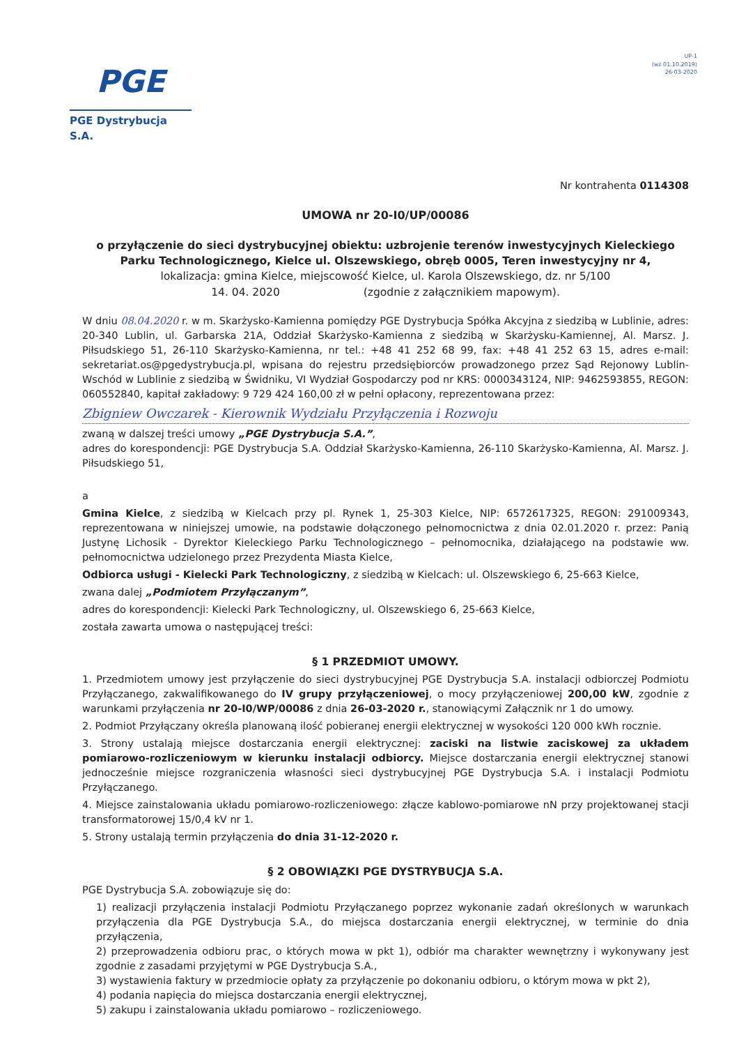PGE
PGE Dystrybucja S.A.
UP-1
(wz 01.10.2019)
26-03-2020
Nr kontrahenta 0114308
UMOWA nr 20-I0/UP/00086
o przyłączenie do sieci dystrybucyjnej obiektu: uzbrojenie terenów inwestycyjnych Kieleckiego Parku Technologicznego, Kielce ul. Olszewskiego, obręb 0005, Teren inwestycyjny nr 4,
lokalizacja: gmina Kielce, miejscowość Kielce, ul. Karola Olszewskiego, dz. nr 5/100
14. 04. 2020 (zgodnie z załącznikiem mapowym).
W dniu 08.04.2020 r. w m. Skarżysko-Kamienna pomiędzy PGE Dystrybucja Spółka Akcyjna z siedzibą w Lublinie, adres: 20-340 Lublin, ul. Garbarska 21A, Oddział Skarżysko-Kamienna z siedzibą w Skarżysku-Kamiennej, Al. Marsz. J. Piłsudskiego 51, 26-110 Skarżysko-Kamienna, nr tel.: +48 41 252 68 99, fax: +48 41 252 63 15, adres e-mail: sekretariat.os@pgedystrybucja.pl, wpisana do rejestru przedsiębiorców prowadzonego przez Sąd Rejonowy Lublin-Wschód w Lublinie z siedzibą w Świdniku, VI Wydział Gospodarczy pod nr KRS: 0000343124, NIP: 9462593855, REGON: 060552840, kapitał zakładowy: 9 729 424 160,00 zł w pełni opłacony, reprezentowana przez:
Zbigniew Owczarek - Kierownik Wydziału Przyłączenia i Rozwoju
zwaną w dalszej treści umowy „PGE Dystrybucja S.A.”,
adres do korespondencji: PGE Dystrybucja S.A. Oddział Skarżysko-Kamienna, 26-110 Skarżysko-Kamienna, Al. Marsz. J. Piłsudskiego 51,
a
Gmina Kielce, z siedzibą w Kielcach przy pl. Rynek 1, 25-303 Kielce, NIP: 6572617325, REGON: 291009343, reprezentowana w niniejszej umowie, na podstawie dołączonego pełnomocnictwa z dnia 02.01.2020 r. przez: Panią Justynę Lichosik - Dyrektor Kieleckiego Parku Technologicznego – pełnomocnika, działającego na podstawie ww. pełnomocnictwa udzielonego przez Prezydenta Miasta Kielce,
Odbiorca usługi - Kielecki Park Technologiczny, z siedzibą w Kielcach: ul. Olszewskiego 6, 25-663 Kielce,
zwana dalej „Podmiotem Przyłączanym”,
adres do korespondencji: Kielecki Park Technologiczny, ul. Olszewskiego 6, 25-663 Kielce,
została zawarta umowa o następującej treści:
§ 1 PRZEDMIOT UMOWY.
1. Przedmiotem umowy jest przyłączenie do sieci dystrybucyjnej PGE Dystrybucja S.A. instalacji odbiorczej Podmiotu Przyłączanego, zakwalifikowanego do IV grupy przyłączeniowej, o mocy przyłączeniowej 200,00 kW, zgodnie z warunkami przyłączenia nr 20-I0/WP/00086 z dnia 26-03-2020 r., stanowiącymi Załącznik nr 1 do umowy.
2. Podmiot Przyłączany określa planowaną ilość pobieranej energii elektrycznej w wysokości 120 000 kWh rocznie.
3. Strony ustalają miejsce dostarczania energii elektrycznej: zaciski na listwie zaciskowej za układem pomiarowo-rozliczeniowym w kierunku instalacji odbiorcy. Miejsce dostarczania energii elektrycznej stanowi jednocześnie miejsce rozgraniczenia własności sieci dystrybucyjnej PGE Dystrybucja S.A. i instalacji Podmiotu Przyłączanego.
4. Miejsce zainstalowania układu pomiarowo-rozliczeniowego: złącze kablowo-pomiarowe nN przy projektowanej stacji transformatorowej 15/0,4 kV nr 1.
5. Strony ustalają termin przyłączenia do dnia 31-12-2020 r.
§ 2 OBOWIĄZKI PGE DYSTRYBUCJA S.A.
PGE Dystrybucja S.A. zobowiązuje się do:
1) realizacji przyłączenia instalacji Podmiotu Przyłączanego poprzez wykonanie zadań określonych w warunkach przyłączenia dla PGE Dystrybucja S.A., do miejsca dostarczania energii elektrycznej, w terminie do dnia przyłączenia,
2) przeprowadzenia odbioru prac, o których mowa w pkt 1), odbiór ma charakter wewnętrzny i wykonywany jest zgodnie z zasadami przyjętymi w PGE Dystrybucja S.A.,
3) wystawienia faktury w przedmiocie opłaty za przyłączenie po dokonaniu odbioru, o którym mowa w pkt 2),
4) podania napięcia do miejsca dostarczania energii elektrycznej,
5) zakupu i zainstalowania układu pomiarowo – rozliczeniowego.